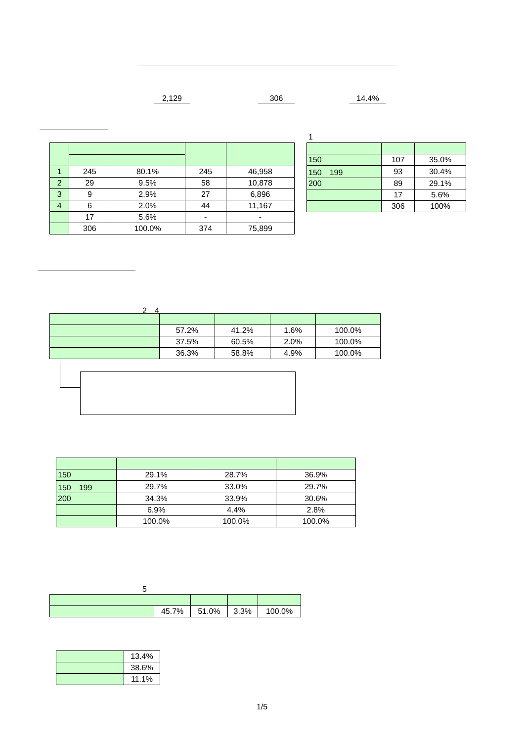2,129 306 14.4%
1
| 1 | 245 | 80.1% | 245 | 46,958 |
| 2 | 29 | 9.5% | 58 | 10,878 |
| 3 | 9 | 2.9% | 27 | 6,896 |
| 4 | 6 | 2.0% | 44 | 11,167 |
| | 17 | 5.6% | - | - |
| | 306 | 100.0% | 374 | 75,899 |
| 150 | 107 | 35.0% |
| 150 199 | 93 | 30.4% |
| 200 | 89 | 29.1% |
| | 17 | 5.6% |
| | 306 | 100% |
2　4
| | 57.2% | 41.2% | 1.6% | 100.0% |
| | 37.5% | 60.5% | 2.0% | 100.0% |
| | 36.3% | 58.8% | 4.9% | 100.0% |
| 150 | 29.1% | 28.7% | 36.9% |
| 150 199 | 29.7% | 33.0% | 29.7% |
| 200 | 34.3% | 33.9% | 30.6% |
| | 6.9% | 4.4% | 2.8% |
| | 100.0% | 100.0% | 100.0% |
5
| | 45.7% | 51.0% | 3.3% | 100.0% |
| | 13.4% |
| | 38.6% |
| | 11.1% |
1/5